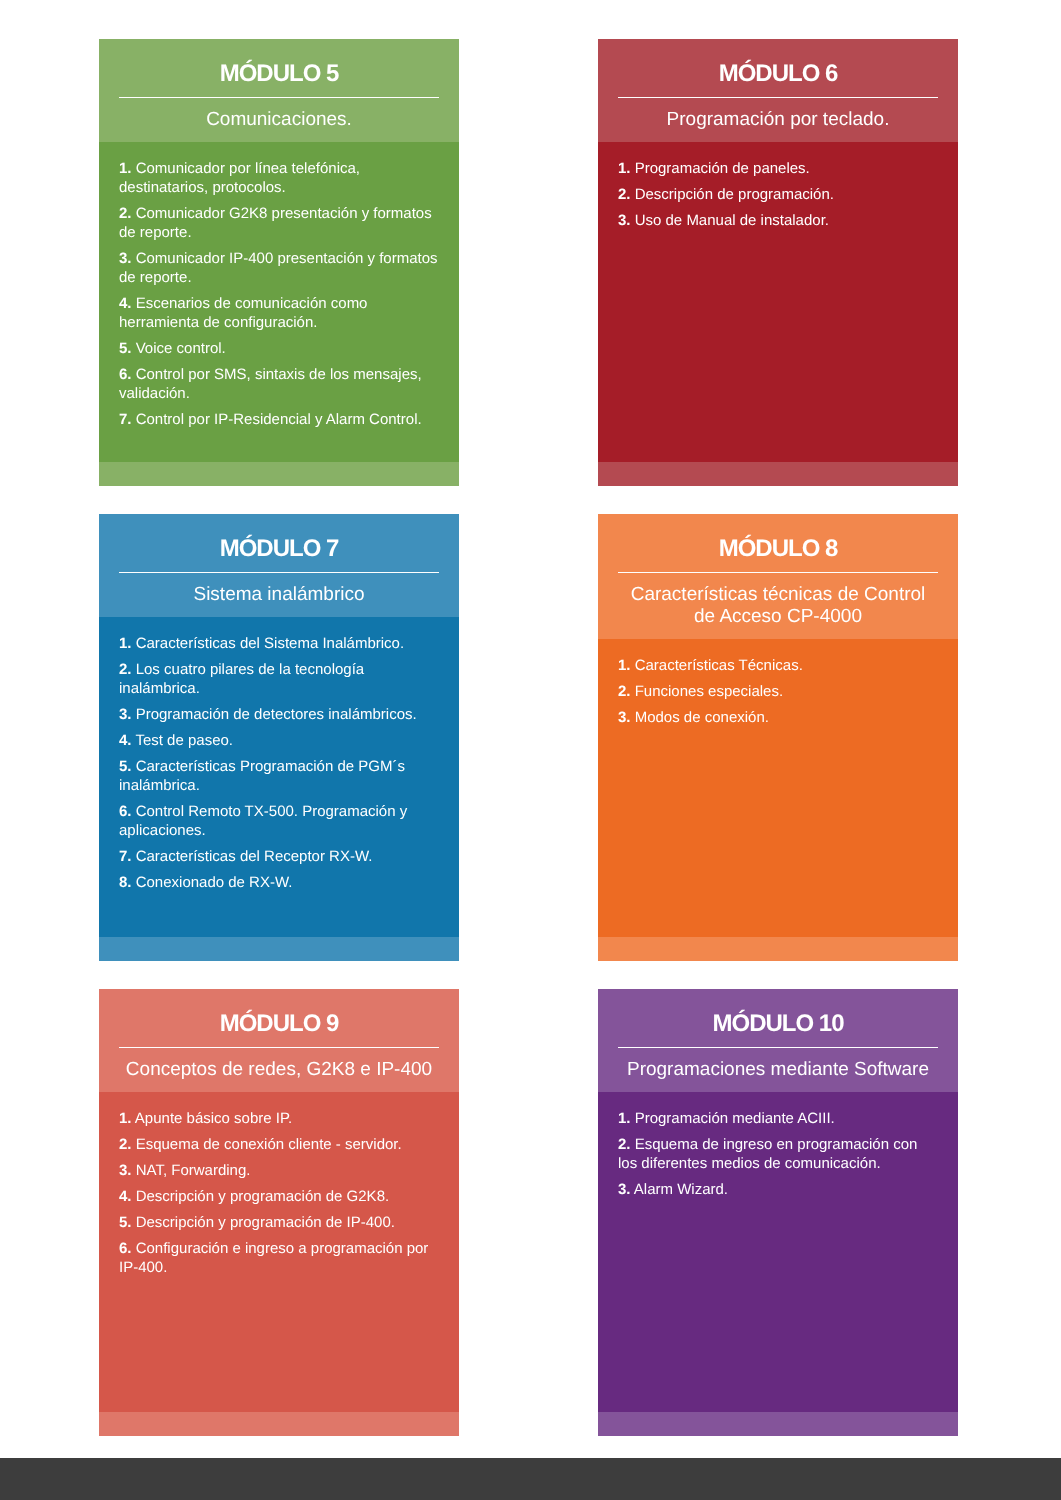MÓDULO 5
Comunicaciones.
1. Comunicador por línea telefónica, destinatarios, protocolos.
2. Comunicador G2K8 presentación y formatos de reporte.
3. Comunicador IP-400 presentación y formatos de reporte.
4. Escenarios de comunicación como herramienta de configuración.
5. Voice control.
6. Control por SMS, sintaxis de los mensajes, validación.
7. Control por IP-Residencial y Alarm Control.
MÓDULO 6
Programación por teclado.
1. Programación de paneles.
2. Descripción de programación.
3. Uso de Manual de instalador.
MÓDULO 7
Sistema inalámbrico
1. Características del Sistema Inalámbrico.
2. Los cuatro pilares de la tecnología inalámbrica.
3. Programación de detectores inalámbricos.
4. Test de paseo.
5. Características Programación de PGM´s inalámbrica.
6. Control Remoto TX-500. Programación y aplicaciones.
7. Características del Receptor RX-W.
8. Conexionado de RX-W.
MÓDULO 8
Características técnicas de Control de Acceso CP-4000
1. Características Técnicas.
2. Funciones especiales.
3. Modos de conexión.
MÓDULO 9
Conceptos de redes, G2K8 e IP-400
1. Apunte básico sobre IP.
2. Esquema de conexión cliente - servidor.
3. NAT, Forwarding.
4. Descripción y programación de G2K8.
5. Descripción y programación de IP-400.
6. Configuración e ingreso a programación por IP-400.
MÓDULO 10
Programaciones mediante Software
1. Programación mediante ACIII.
2. Esquema de ingreso en programación con los diferentes medios de comunicación.
3. Alarm Wizard.